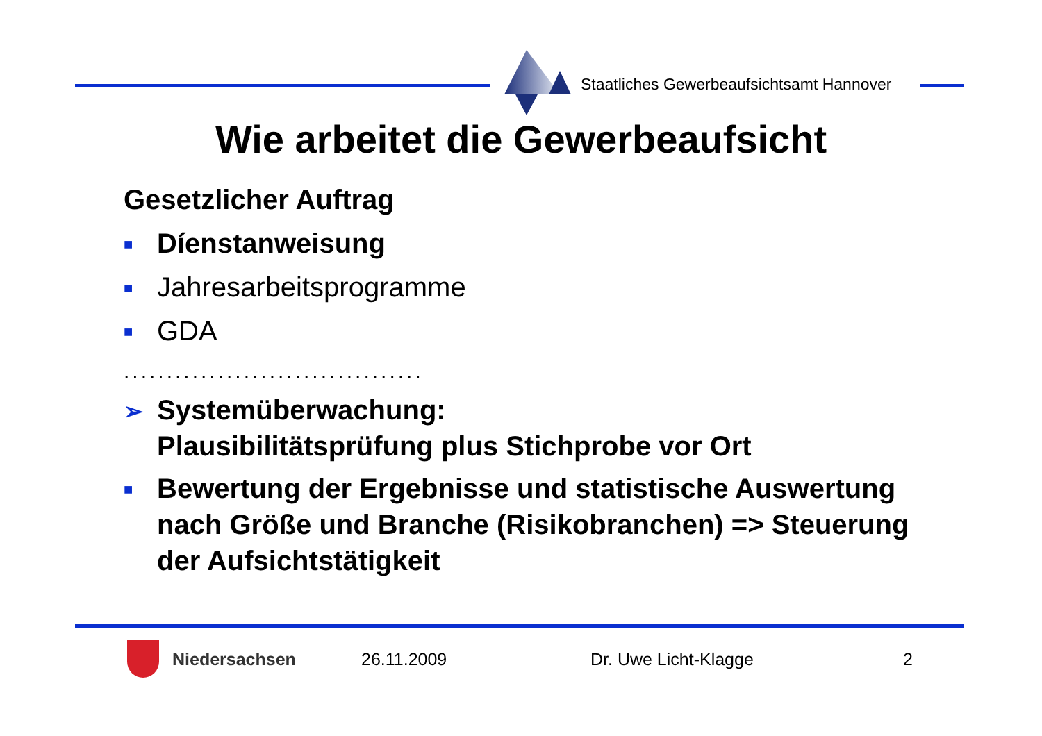Staatliches Gewerbeaufsichtsamt Hannover
Wie arbeitet die Gewerbeaufsicht
Gesetzlicher Auftrag
■ Díenstanweisung
■ Jahresarbeitsprogramme
■ GDA
...................................
➢ Systemüberwachung:
Plausibilitätsprüfung plus Stichprobe vor Ort
■ Bewertung der Ergebnisse und statistische Auswertung nach Größe und Branche (Risikobranchen) => Steuerung der Aufsichtstätigkeit
Niedersachsen 26.11.2009 Dr. Uwe Licht-Klagge 2